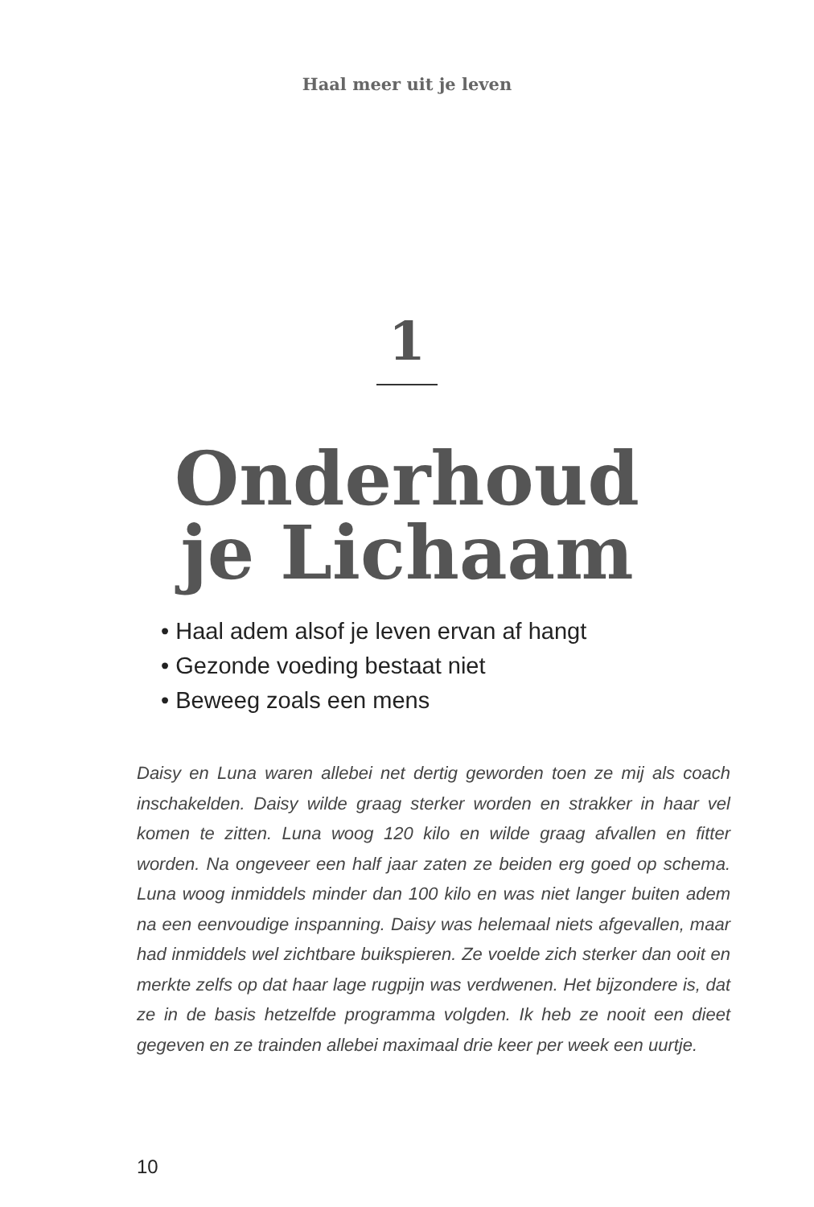Haal meer uit je leven
1
Onderhoud
je Lichaam
• Haal adem alsof je leven ervan af hangt
• Gezonde voeding bestaat niet
• Beweeg zoals een mens
Daisy en Luna waren allebei net dertig geworden toen ze mij als coach inschakelden. Daisy wilde graag sterker worden en strakker in haar vel komen te zitten. Luna woog 120 kilo en wilde graag afvallen en fitter worden. Na ongeveer een half jaar zaten ze beiden erg goed op schema. Luna woog inmiddels minder dan 100 kilo en was niet langer buiten adem na een eenvoudige inspanning. Daisy was helemaal niets afgevallen, maar had inmiddels wel zichtbare buikspieren. Ze voelde zich sterker dan ooit en merkte zelfs op dat haar lage rugpijn was verdwenen. Het bijzondere is, dat ze in de basis hetzelfde programma volgden. Ik heb ze nooit een dieet gegeven en ze trainden allebei maximaal drie keer per week een uurtje.
10